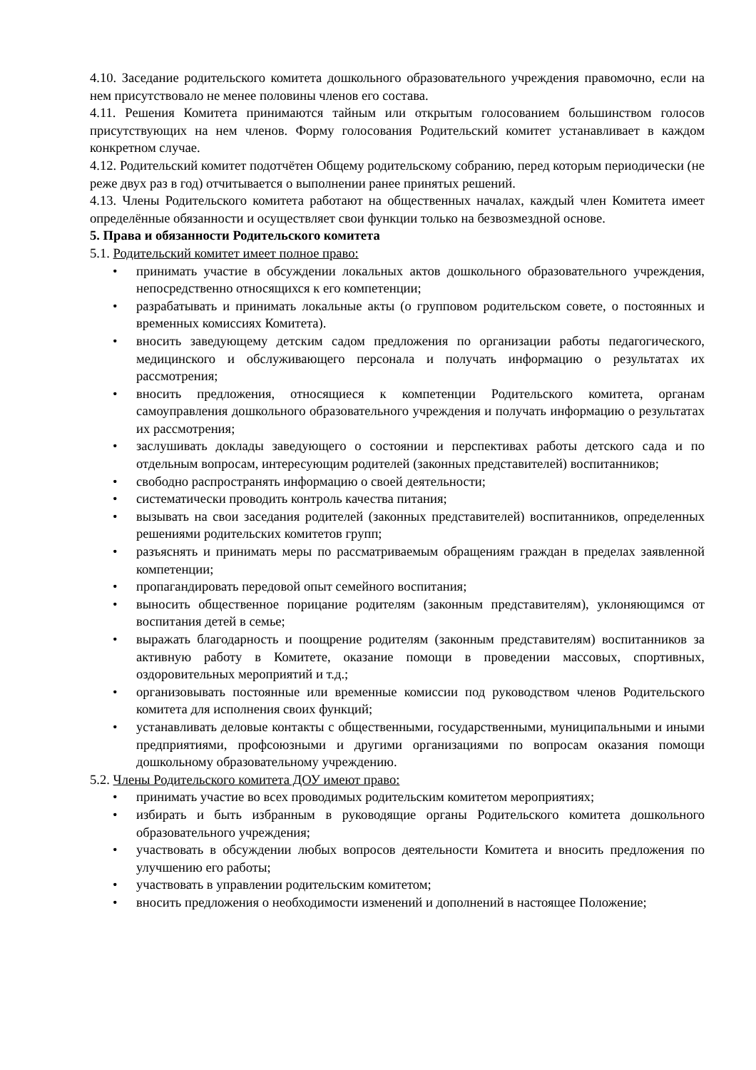4.10. Заседание родительского комитета дошкольного образовательного учреждения правомочно, если на нем присутствовало не менее половины членов его состава.
4.11. Решения Комитета принимаются тайным или открытым голосованием большинством голосов присутствующих на нем членов. Форму голосования Родительский комитет устанавливает в каждом конкретном случае.
4.12. Родительский комитет подотчётен Общему родительскому собранию, перед которым периодически (не реже двух раз в год) отчитывается о выполнении ранее принятых решений.
4.13. Члены Родительского комитета работают на общественных началах, каждый член Комитета имеет определённые обязанности и осуществляет свои функции только на безвозмездной основе.
5. Права и обязанности Родительского комитета
5.1. Родительский комитет имеет полное право:
• принимать участие в обсуждении локальных актов дошкольного образовательного учреждения, непосредственно относящихся к его компетенции;
• разрабатывать и принимать локальные акты (о групповом родительском совете, о постоянных и временных комиссиях Комитета).
• вносить заведующему детским садом предложения по организации работы педагогического, медицинского и обслуживающего персонала и получать информацию о результатах их рассмотрения;
• вносить предложения, относящиеся к компетенции Родительского комитета, органам самоуправления дошкольного образовательного учреждения и получать информацию о результатах их рассмотрения;
• заслушивать доклады заведующего о состоянии и перспективах работы детского сада и по отдельным вопросам, интересующим родителей (законных представителей) воспитанников;
• свободно распространять информацию о своей деятельности;
• систематически проводить контроль качества питания;
• вызывать на свои заседания родителей (законных представителей) воспитанников, определенных решениями родительских комитетов групп;
• разъяснять и принимать меры по рассматриваемым обращениям граждан в пределах заявленной компетенции;
• пропагандировать передовой опыт семейного воспитания;
• выносить общественное порицание родителям (законным представителям), уклоняющимся от воспитания детей в семье;
• выражать благодарность и поощрение родителям (законным представителям) воспитанников за активную работу в Комитете, оказание помощи в проведении массовых, спортивных, оздоровительных мероприятий и т.д.;
• организовывать постоянные или временные комиссии под руководством членов Родительского комитета для исполнения своих функций;
• устанавливать деловые контакты с общественными, государственными, муниципальными и иными предприятиями, профсоюзными и другими организациями по вопросам оказания помощи дошкольному образовательному учреждению.
5.2. Члены Родительского комитета ДОУ имеют право:
• принимать участие во всех проводимых родительским комитетом мероприятиях;
• избирать и быть избранным в руководящие органы Родительского комитета дошкольного образовательного учреждения;
• участвовать в обсуждении любых вопросов деятельности Комитета и вносить предложения по улучшению его работы;
• участвовать в управлении родительским комитетом;
• вносить предложения о необходимости изменений и дополнений в настоящее Положение;